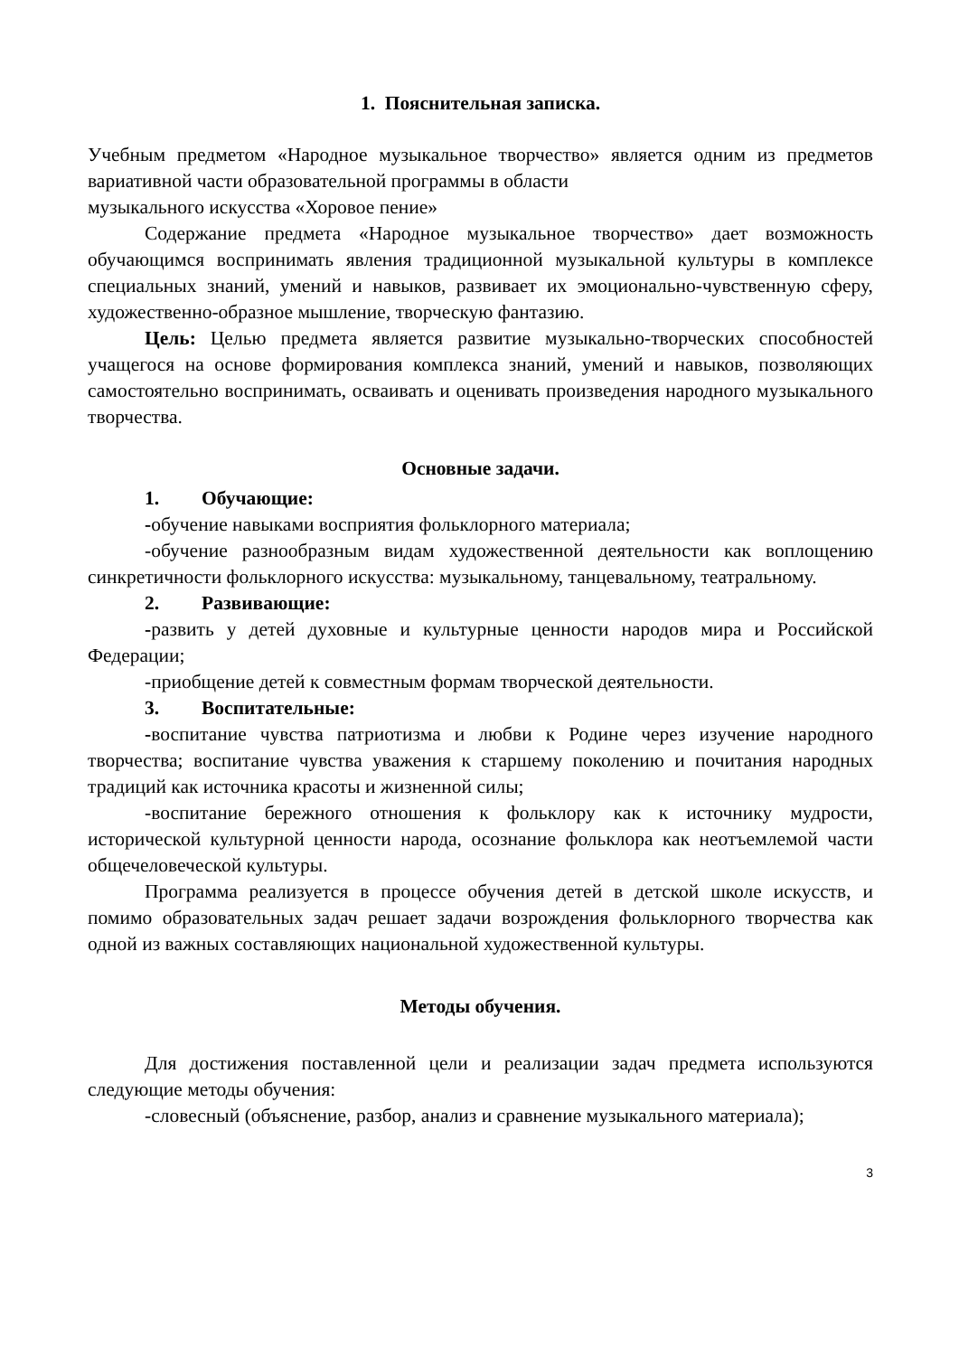1. Пояснительная записка.
Учебным предметом «Народное музыкальное творчество» является одним из предметов вариативной части образовательной программы в области
музыкального искусства «Хоровое пение»
Содержание предмета «Народное музыкальное творчество» дает возможность обучающимся воспринимать явления традиционной музыкальной культуры в комплексе специальных знаний, умений и навыков, развивает их эмоционально-чувственную сферу, художественно-образное мышление, творческую фантазию.
Цель: Целью предмета является развитие музыкально-творческих способностей учащегося на основе формирования комплекса знаний, умений и навыков, позволяющих самостоятельно воспринимать, осваивать и оценивать произведения народного музыкального творчества.
Основные задачи.
1. Обучающие:
-обучение навыками восприятия фольклорного материала;
-обучение разнообразным видам художественной деятельности как воплощению синкретичности фольклорного искусства: музыкальному, танцевальному, театральному.
2. Развивающие:
-развить у детей духовные и культурные ценности народов мира и Российской Федерации;
-приобщение детей к совместным формам творческой деятельности.
3. Воспитательные:
-воспитание чувства патриотизма и любви к Родине через изучение народного творчества; воспитание чувства уважения к старшему поколению и почитания народных традиций как источника красоты и жизненной силы;
-воспитание бережного отношения к фольклору как к источнику мудрости, исторической культурной ценности народа, осознание фольклора как неотъемлемой части общечеловеческой культуры.
Программа реализуется в процессе обучения детей в детской школе искусств, и помимо образовательных задач решает задачи возрождения фольклорного творчества как одной из важных составляющих национальной художественной культуры.
Методы обучения.
Для достижения поставленной цели и реализации задач предмета используются следующие методы обучения:
-словесный (объяснение, разбор, анализ и сравнение музыкального материала);
3